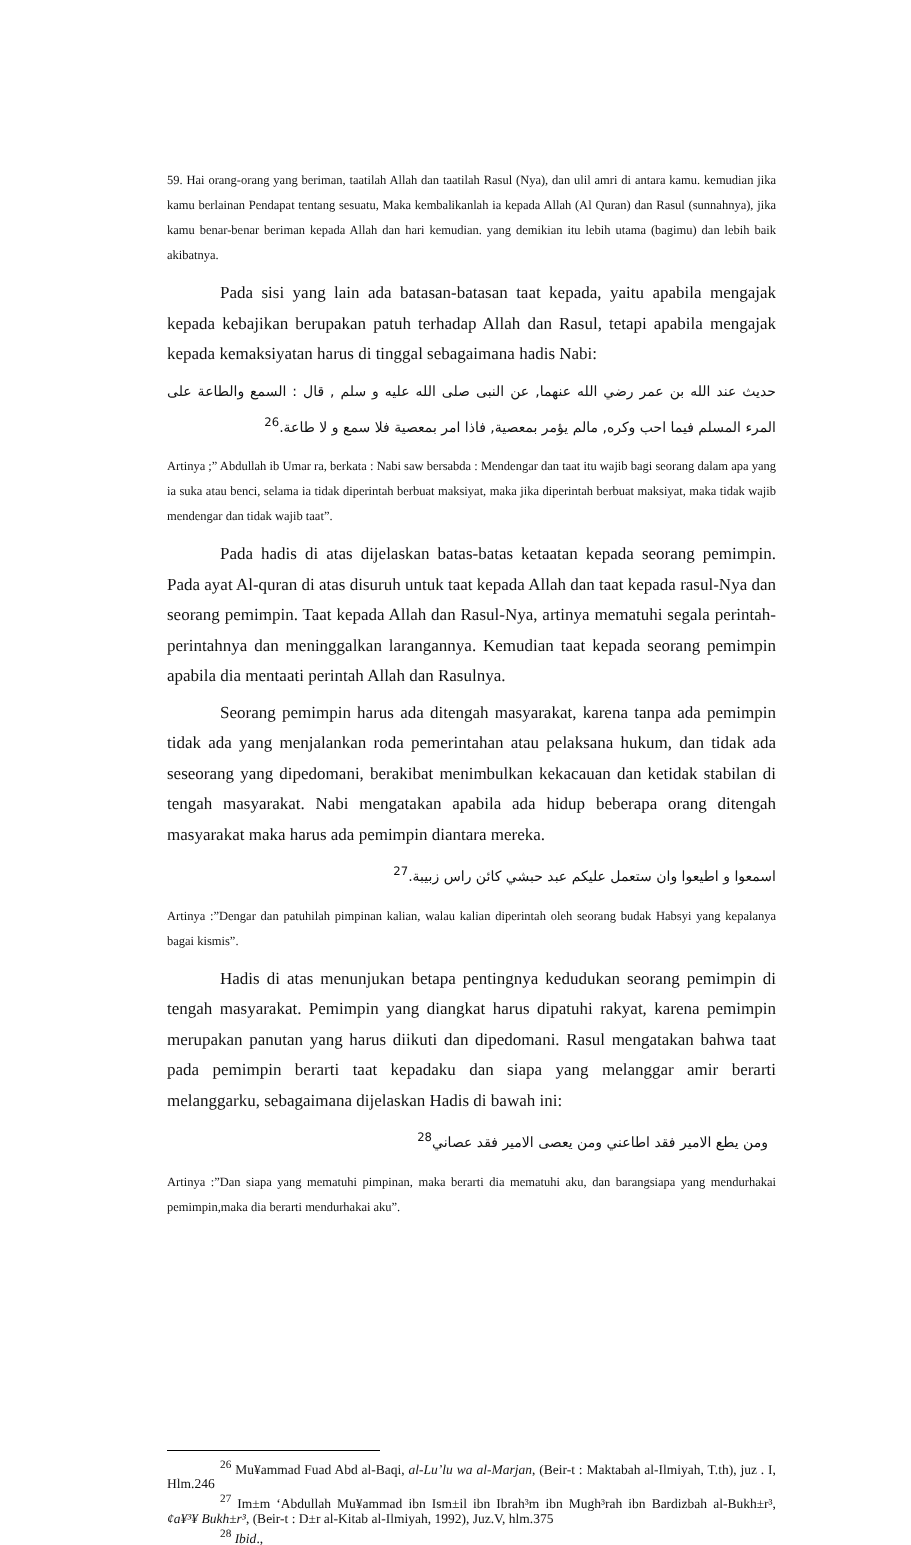59. Hai orang-orang yang beriman, taatilah Allah dan taatilah Rasul (Nya), dan ulil amri di antara kamu. kemudian jika kamu berlainan Pendapat tentang sesuatu, Maka kembalikanlah ia kepada Allah (Al Quran) dan Rasul (sunnahnya), jika kamu benar-benar beriman kepada Allah dan hari kemudian. yang demikian itu lebih utama (bagimu) dan lebih baik akibatnya.
Pada sisi yang lain ada batasan-batasan taat kepada, yaitu apabila mengajak kepada kebajikan berupakan patuh terhadap Allah dan Rasul, tetapi apabila mengajak kepada kemaksiyatan harus di tinggal sebagaimana hadis Nabi:
حديث عند الله بن عمر رضي الله عنهما, عن النبى صلى الله عليه و سلم , قال : السمع والطاعة على المرء المسلم فيما احب وكره, مالم يؤمر بمعصية, فاذا امر بمعصية فلا سمع و لا طاعة.<sup>26</sup>
Artinya ;” Abdullah ib Umar ra, berkata : Nabi saw bersabda : Mendengar dan taat itu wajib bagi seorang dalam apa yang ia suka atau benci, selama ia tidak diperintah berbuat maksiyat, maka jika diperintah berbuat maksiyat, maka tidak wajib mendengar dan tidak wajib taat”.
Pada hadis di atas dijelaskan batas-batas ketaatan kepada seorang pemimpin. Pada ayat Al-quran di atas disuruh untuk taat kepada Allah dan taat kepada rasul-Nya dan seorang pemimpin. Taat kepada Allah dan Rasul-Nya, artinya mematuhi segala perintah-perintahnya dan meninggalkan larangannya. Kemudian taat kepada seorang pemimpin apabila dia mentaati perintah Allah dan Rasulnya.
Seorang pemimpin harus ada ditengah masyarakat, karena tanpa ada pemimpin tidak ada yang menjalankan roda pemerintahan atau pelaksana hukum, dan tidak ada seseorang yang dipedomani, berakibat menimbulkan kekacauan dan ketidak stabilan di tengah masyarakat. Nabi mengatakan apabila ada hidup beberapa orang ditengah masyarakat maka harus ada pemimpin diantara mereka.
اسمعوا و اطيعوا وان ستعمل عليكم عبد حبشي كائن راس زبيبة.<sup>27</sup>
Artinya :”Dengar dan patuhilah pimpinan kalian, walau kalian diperintah oleh seorang budak Habsyi yang kepalanya bagai kismis”.
Hadis di atas menunjukan betapa pentingnya kedudukan seorang pemimpin di tengah masyarakat. Pemimpin yang diangkat harus dipatuhi rakyat, karena pemimpin merupakan panutan yang harus diikuti dan dipedomani. Rasul mengatakan bahwa taat pada pemimpin berarti taat kepadaku dan siapa yang melanggar amir berarti melanggarku, sebagaimana dijelaskan Hadis di bawah ini:
ومن يطع الامير فقد اطاعني ومن يعصى الامير فقد عصاني<sup>28</sup>
Artinya :”Dan siapa yang mematuhi pimpinan, maka berarti dia mematuhi aku, dan barangsiapa yang mendurhakai pemimpin,maka dia berarti mendurhakai aku”.
<sup>26</sup> Mu¥ammad Fuad Abd al-Baqi, al-Lu’lu wa al-Marjan, (Beir-t : Maktabah al-Ilmiyah, T.th), juz . I, Hlm.246
<sup>27</sup> Im±m ‘Abdullah Mu¥ammad ibn Ism±il ibn Ibrah³m ibn Mugh³rah ibn Bardizbah al-Bukh±r³, ¢a¥³¥ Bukh±r³, (Beir-t : D±r al-Kitab al-Ilmiyah, 1992), Juz.V, hlm.375
<sup>28</sup> Ibid.,